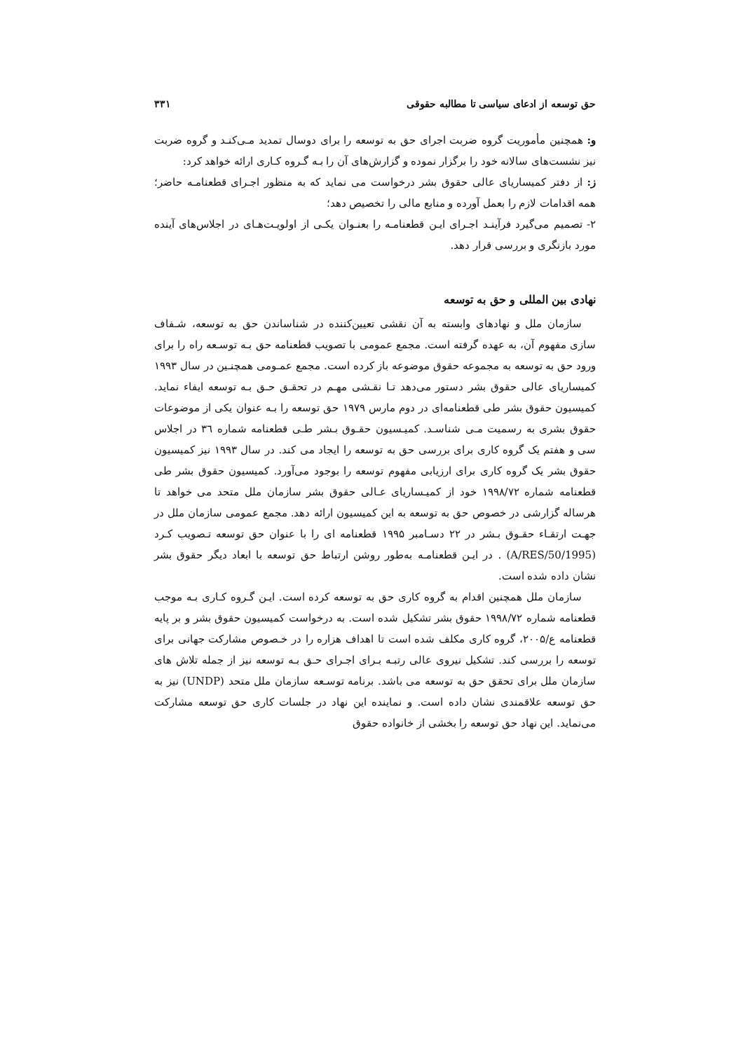حق توسعه از ادعای سیاسی تا مطالبه حقوقی ۳۳۱
و: همچنین مأموریت گروه ضربت اجرای حق به توسعه را برای دوسال تمدید مـی‌کنـد و گروه ضربت نیز نشست‌های سالانه خود را برگزار نموده و گزارش‌های آن را بـه گـروه کـاری ارائه خواهد کرد:
ز: از دفتر کمیساریای عالی حقوق بشر درخواست می نماید که به منظور اجـرای قطعنامـه حاضر؛ همه اقدامات لازم را بعمل آورده و منابع مالی را تخصیص دهد؛
۲- تصمیم می‌گیرد فرآینـد اجـرای ایـن قطعنامـه را بعنـوان یکـی از اولویـت‌هـای در اجلاس‌های آینده مورد بازنگری و بررسی قرار دهد.
نهادی بین المللی و حق به توسعه
سازمان ملل و نهادهای وابسته به آن نقشی تعیین‌کننده در شناساندن حق به توسعه، شـفاف سازی مفهوم آن، به عهده گرفته است. مجمع عمومی با تصویب قطعنامه حق بـه توسـعه راه را برای ورود حق به توسعه به مجموعه حقوق موضوعه باز کرده است. مجمع عمـومی همچنـین در سال ۱۹۹۳ کمیساریای عالی حقوق بشر دستور می‌دهد تـا نقـشی مهـم در تحقـق حـق بـه توسعه ایفاء نماید. کمیسیون حقوق بشر طی قطعنامه‌ای در دوم مارس ۱۹۷۹ حق توسعه را بـه عنوان یکی از موضوعات حقوق بشری به رسمیت مـی شناسـد. کمیـسیون حقـوق بـشر طـی قطعنامه شماره ۳٦ در اجلاس سی و هفتم یک گروه کاری برای بررسی حق به توسعه را ایجاد می کند. در سال ۱۹۹۳ نیز کمیسیون حقوق بشر یک گروه کاری برای ارزیابی مفهوم توسعه را بوجود می‌آورد. کمیسیون حقوق بشر طی قطعنامه شماره ۱۹۹۸/۷۲ خود از کمیـساریای عـالی حقوق بشر سازمان ملل متحد می خواهد تا هرساله گزارشی در خصوص حق به توسعه به این کمیسیون ارائه دهد. مجمع عمومی سازمان ملل در جهـت ارتقـاء حقـوق بـشر در ۲۲ دسـامبر ۱۹۹۵ قطعنامه ای را با عنوان حق توسعه تـصویب کـرد (A/RES/50/1995) . در ایـن قطعنامـه به‌طور روشن ارتباط حق توسعه با ابعاد دیگر حقوق بشر نشان داده شده است.
سازمان ملل همچنین اقدام به گروه کاری حق به توسعه کرده است. ایـن گـروه کـاری بـه موجب قطعنامه شماره ۱۹۹۸/۷۲ حقوق بشر تشکیل شده است. به درخواست کمیسیون حقوق بشر و بر پایه قطعنامه ع/۲۰۰۵، گروه کاری مکلف شده است تا اهداف هزاره را در خـصوص مشارکت جهانی برای توسعه را بررسی کند. تشکیل نیروی عالی رتبـه بـرای اجـرای حـق بـه توسعه نیز از جمله تلاش های سازمان ملل برای تحقق حق به توسعه می باشد. برنامه توسـعه سازمان ملل متحد (UNDP) نیز به حق توسعه علاقمندی نشان داده است. و نماینده این نهاد در جلسات کاری حق توسعه مشارکت می‌نماید. این نهاد حق توسعه را بخشی از خانواده حقوق